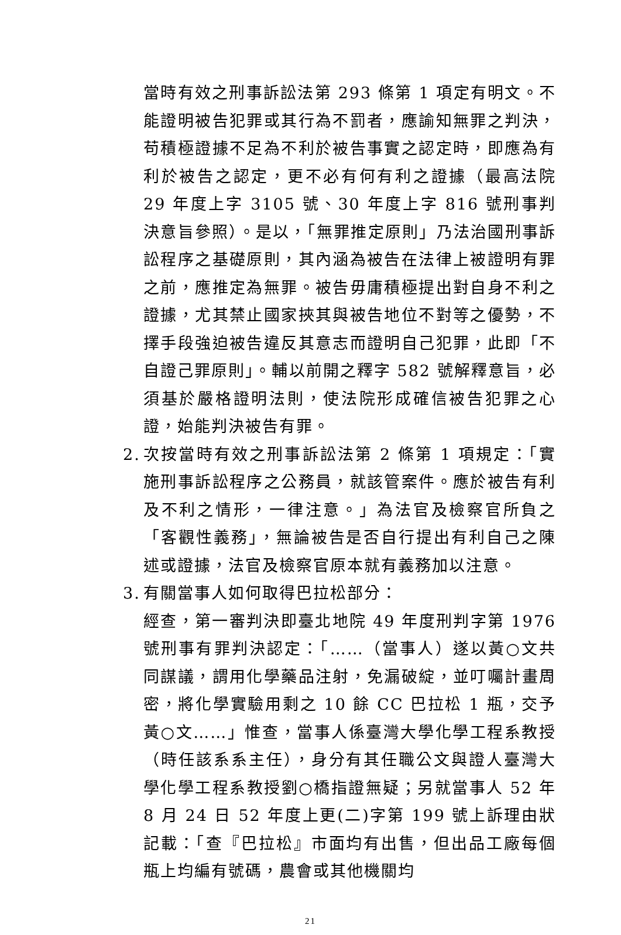當時有效之刑事訴訟法第 293 條第 1 項定有明文。不能證明被告犯罪或其行為不罰者，應諭知無罪之判決，苟積極證據不足為不利於被告事實之認定時，即應為有利於被告之認定，更不必有何有利之證據（最高法院 29 年度上字 3105 號、30 年度上字 816 號刑事判決意旨參照）。是以，「無罪推定原則」乃法治國刑事訴訟程序之基礎原則，其內涵為被告在法律上被證明有罪之前，應推定為無罪。被告毋庸積極提出對自身不利之證據，尤其禁止國家挾其與被告地位不對等之優勢，不擇手段強迫被告違反其意志而證明自己犯罪，此即「不自證己罪原則」。輔以前開之釋字 582 號解釋意旨，必須基於嚴格證明法則，使法院形成確信被告犯罪之心證，始能判決被告有罪。
2.
次按當時有效之刑事訴訟法第 2 條第 1 項規定：「實施刑事訴訟程序之公務員，就該管案件。應於被告有利及不利之情形，一律注意。」為法官及檢察官所負之「客觀性義務」，無論被告是否自行提出有利自己之陳述或證據，法官及檢察官原本就有義務加以注意。
3.
有關當事人如何取得巴拉松部分：
經查，第一審判決即臺北地院 49 年度刑判字第 1976 號刑事有罪判決認定：「……（當事人）遂以黃○文共同謀議，謂用化學藥品注射，免漏破綻，並叮囑計畫周密，將化學實驗用剩之 10 餘 CC 巴拉松 1 瓶，交予黃○文……」惟查，當事人係臺灣大學化學工程系教授（時任該系系主任），身分有其任職公文與證人臺灣大學化學工程系教授劉○橋指證無疑；另就當事人 52 年 8 月 24 日 52 年度上更(二)字第 199 號上訴理由狀記載：「查『巴拉松』市面均有出售，但出品工廠每個瓶上均編有號碼，農會或其他機關均
21